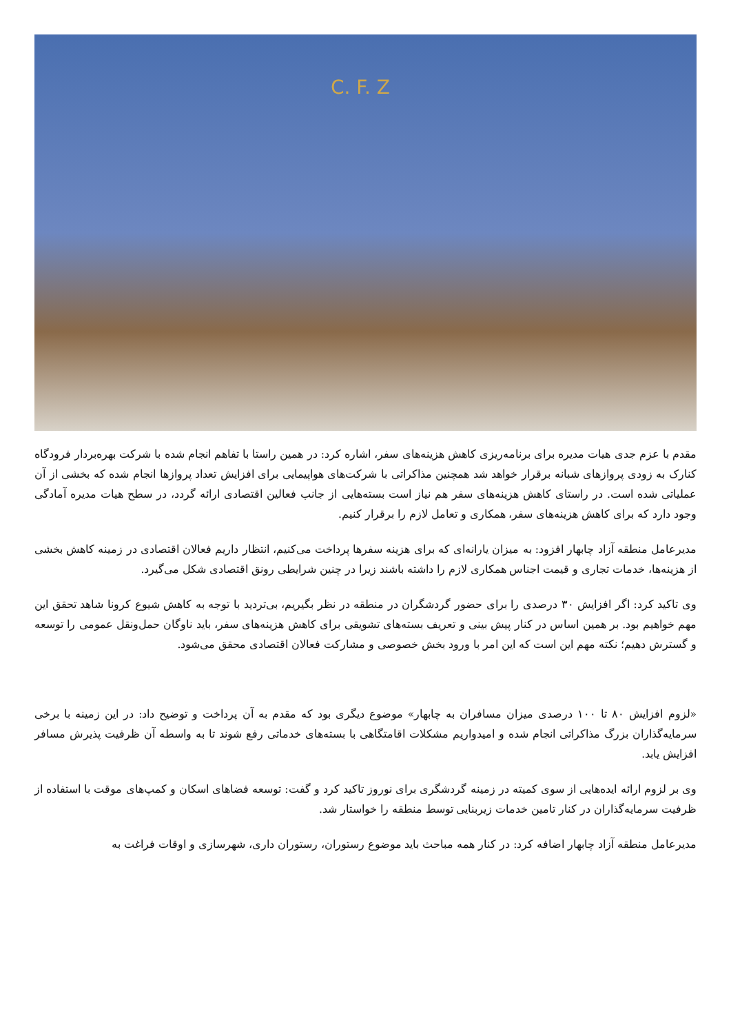C. F. Z
مقدم با عزم جدی هیات مدیره برای برنامه‌ریزی کاهش هزینه‌های سفر، اشاره کرد: در همین راستا با تفاهم انجام شده با شرکت بهره‌بردار فرودگاه کنارک به زودی پروازهای شبانه برقرار خواهد شد همچنین مذاکراتی با شرکت‌های هواپیمایی برای افزایش تعداد پروازها انجام شده که بخشی از آن عملیاتی شده است. در راستای کاهش هزینه‌های سفر هم نیاز است بسته‌هایی از جانب فعالین اقتصادی ارائه گردد، در سطح هیات مدیره آمادگی وجود دارد که برای کاهش هزینه‌های سفر، همکاری و تعامل لازم را برقرار کنیم.
مدیرعامل منطقه آزاد چابهار افزود: به میزان یارانه‌ای که برای هزینه سفرها پرداخت می‌کنیم، انتظار داریم فعالان اقتصادی در زمینه کاهش بخشی از هزینه‌ها، خدمات تجاری و قیمت اجناس همکاری لازم را داشته باشند زیرا در چنین شرایطی رونق اقتصادی شکل می‌گیرد.
وی تاکید کرد: اگر افزایش ۳۰ درصدی را برای حضور گردشگران در منطقه در نظر بگیریم، بی‌تردید با توجه به کاهش شیوع کرونا شاهد تحقق این مهم خواهیم بود. بر همین اساس در کنار پیش بینی و تعریف بسته‌های تشویقی برای کاهش هزینه‌های سفر، باید ناوگان حمل‌ونقل عمومی را توسعه و گسترش دهیم؛ نکته مهم این است که این امر با ورود بخش خصوصی و مشارکت فعالان اقتصادی محقق می‌شود.
«لزوم افزایش ۸۰ تا ۱۰۰ درصدی میزان مسافران به چابهار» موضوع دیگری بود که مقدم به آن پرداخت و توضیح داد: در این زمینه با برخی سرمایه‌گذاران بزرگ مذاکراتی انجام شده و امیدواریم مشکلات اقامتگاهی با بسته‌های خدماتی رفع شوند تا به واسطه آن ظرفیت پذیرش مسافر افزایش یابد.
وی بر لزوم ارائه ایده‌هایی از سوی کمیته در زمینه گردشگری برای نوروز تاکید کرد و گفت: توسعه فضاهای اسکان و کمپ‌های موقت با استفاده از ظرفیت سرمایه‌گذاران در کنار تامین خدمات زیربنایی توسط منطقه را خواستار شد.
مدیرعامل منطقه آزاد چابهار اضافه کرد: در کنار همه مباحث باید موضوع رستوران، رستوران داری، شهرسازی و اوقات فراغت به